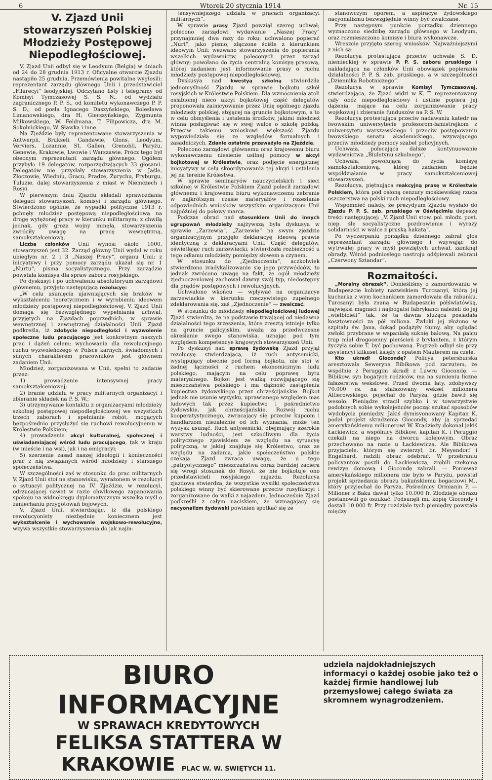6 Wtorek 20 stycznia 1914 Nr. 15
V. Zjazd Unii stowarzyszeń Polskiej Młodzieży Postępowej Niepodległościowej.
V. Zjazd Unii odbył się w Leodyum (Belgia) w dniach od 24 do 28 grudnia 1913 r. Oficyalne otwarcie Zjazdu nastąpiło 25 grudnia. Przemówienia powitalne wygłosili: reprezentant zarządu głównego Unii i przedstawiciel „Filarecyi“ leodyjskiej. Odczytano listy i telegramy od Komisyi Tymczasowej S. S. N., od wydziału zagranicznego P. P. S., od komitetu wykonawczego P. P. S. D., od posła Ignacego Daszyńskiego, Bolesława Limanowskiego, dra H. Gierszyńskiego, Zygmunta Miłkowskiego, W. Feldmana, T. Filipowicza, dra M. Sokolnickiego, W. Sławka i inne.
Na Zjeździe były reprezentowane stowarzyszenia w Antwerpii, Brukseli, Gandawie, Glons, Leodyum, Verviers, Lozannie, St. Gallen, Grenobli, Paryżu, Genewie, Krakowie, Lwowie i Warszawie. Prócz tego był obecnym reprezentant zarządu głównego. Ogółem przybyło 19 delegatów, rozporządzających 33 głosami. Delegatów nie przysłały stowarzyszenia w Jaśle, Złoczowie, Wiedniu, Gracu, Pradze, Zurychu, Fryburgu, Tuluzie, dalej stowarzyszenia z miast w Niemczech i Rosyi.
W pierwszym dniu Zjazdu składali sprawozdania delegaci stowarzyszeń, komisyi i zarządu głównego. Stwierdzono ogólnie, że wypadki polityczne 1913 r. pchnęły młodzież postępową niepodległościową na drogę wytężonej pracy w kierunku militarnym; z chwilą jednak, gdy groza wojny minęła, stowarzyszenia zwróciły uwagę na pracę wewnętrzną, samokształceniową.
Liczba członków Unii wynosi około 1000, stowarzyszeń jest 32. Zarząd główny Unii wydał w roku ubiegłym nr. 2 i 3 „Naszej Pracy“, organu Unii; z inicyatywy i przy pomocy zarządu ukazał się nr. 1 „Nurtu“, pisma socyalistycznego. Przy zarządzie powstała komisya dla spraw zaboru rosyjskiego.
Po dyskusyi i po uchwaleniu absolutoryum zarządowi głównemu, przyjęto następującą rezolucyę:
„W celu usunięcia ujawniających się braków w wykształceniu teoretycznem i w wyrobieniu ideowem młodzieży postępowej niepodległościowej, V. Zjazd Unii domaga się bezwzględnego wypełniania uchwał, przyjętych na Zjazdach poprzednich, w sprawie wewnętrznej i zewnętrznej działalności Unii. Zjazd podkreśla, iż zdobycie niepodległości i wyzwolenie społeczne ludu pracującego jest konkretnym naszych prac i dążeń celem; wychowania dla rewolucyjnego ruchu wyzwoleńczego w Polsce karnych, świadomych i silnych charakterem pracowników jest głównem zadaniem Unii.
Młodzież, zorganizowana w Unii, spełni to zadanie przez:
1) prowadzenie intensywnej pracy samokształceniowej;
2) branie udziału w pracy militarnych organizacyi i zbieranie składek na P. S. W.;
3) utrzymywanie kontaktu z organizacyami młodzieży szkolnej postępowej niepodległościowej we wszystkich trzech zaborach i spełnianie robót, mogących bezpośrednio przysłużyć się ruchowi rewolucyjnemu w Królestwie Polskiem;
4) prowadzenie akcyi kulturalnej, społecznej i uświadamiającej wśród ludu pracującego, tak w kraju (w mieście i na wsi), jak i na emigracyi;
5) szerzenie zasad naszej ideologii i konieczności prac z nią związanych wśród młodzieży i starszego społeczeństwa.
W szczególności zaś w stosunku do prac militarnych V. Zjazd Unii stoi na stanowisku, wyrażonem w rezolucyi o sytuacyi politycznej na IV. Zjeździe, w rezolucyi, odrzucającej nawet w razie chwilowego zapanowania spokoju na widnokręgu dyplomatycznym wszelką myśl o zaniechaniu przygotowań bojowych.
V. Zjazd Unii, stwierdzając, iż dla polskiego rewolucyonisty niezbędnie koniecznem jest wykształcenie i wychowanie wojskowo-rewolucyjne, wzywa wszystkie stowarzyszenia do jak najin-
tensywniejszego udziału w pracach organizacyi militarnych“.
W sprawie prasy Zjazd powziął szereg uchwał; polecono zarządowi wydawanie „Naszej Pracy“ przynajmniej dwa razy do roku; uchwalono popierać „Nurt“, jako pismo, złączone ściśle z kierunkiem ideowym Unii; wezwano stowarzyszenia do popierania wszelkich wydawnictw, poleconych przez zarząd główny; powołano do życia centralną komisyę prasową, której zadaniem jest informowanie prasy o ruchu młodzieży postępowej niepodległościowej.
Dyskusya nad kwestyą szkolną stwierdziła jednomyślność Zjazdu w sprawie bojkotu szkół rosyjskich w Królestwie Polskiem. Dla wzmocnienia atoli osłabionej nieco akcyi bojkotowej część delegatów proponowała zainicyowanie przez Unię ogólnego zjazdu młodzieży polskiej, stojącej na gruncie bojkotowym, a to w celu obmyślenia i ustalenia środków, jakimi młodzież winna posługiwać się w swej walce o szkołę polską. Przeciw takiemu wnioskowi większość Zjazdu wypowiedziała się ze względów formalnych i zasadniczych. Zdanie ostatnie przeważyło na Zjeździe.
Polecono zarządowi głównemu oraz krajowemu biuru wykonawczemu niesienie usilnej pomocy w akcyi bojkotowej w Królestwie, oraz podjęcie energicznej inicyatywy w celu skoordynowania tej akcyi i ustalenia jej na terenie Królestwa.
W sprawie seminaryów nauczycielskich i sieci szkolnej w Królestwie Polskiem Zjazd polecił zarządowi głównemu i krajowemu biuru wykonawczemu zebranie w najkrótszym czasie materyałów i rozesłanie odpowiednich wniosków wszystkim organizacyom Unii najpóźniej do połowy marca.
Podczas obrad nad stosunkiem Unii do innych ugrupowań młodzieży najżywszą była dyskusya w sprawie „Zarzewia“. „Zarzewie“ na swym zjeździe organizacyjnym przyjęło deklaracyę ideową prawie identyczną z deklaracyami Unii. Część delegatów, oświetlając ruch zarzewiacki, stwierdzała rozbieżność u tego odłamu młodzieży pomiędzy słowem a czynem.
W stosunku do „Zjednoczenia“, aczkolwiek stwierdzono zradykalizowanie się jego przywódców, to jednak zwrócono uwagę na fakt, że ogół młodzieży zjednoczeniowej zachował dawny swój typ, niedostępny dla prądów postępowych i rewolucyjnych.
Uchwalono wkońcu — wpływać na organizacye zarzewiackie w kierunku rzeczywistego zupełnego zdeklarowania się, zaś „Zjednoczenie“ — zwalczać.
W stosunku do młodzieży niepodległościowej ludowej Zjazd stwierdza, że na podstawie trwającej od niedawna działalności tego zrzeszenia, które zresztą istnieje tylko na gruncie galicyjskim, uważa za przedwczesne określanie swego stanowiska, uznając pod tym względem kompetencye krajowych stowarzyszeń Unii.
Po dyskusyi nad sprawą żydowską Zjazd przyjął rezolucyę stwierdzającą, iż ruch antysemicki, występujący obecnie pod formą bojkotu, nie stoi w żadnej łączności z ruchem ekonomicznym ludu polskiego, mającym na celu poprawę bytu materyalnego. Bojkot jest walką rozwijającego się mieszczaństwa polskiego i ma dążność zastąpienia kupiectwa żydowskiego przez chrześcijańskie. Bojkot jednak nie usunie wyzysku, uprawianego względem mas ludowych tak przez kupiectwo i pośrednictwo żydowskie, jak chrześcijańskie. Rozwój ruchu kooperatystycznego, zwracający się przeciw kupcom i handlarzom niezależnie od ich wyznania, może ten wyzysk usunąć. Ruch antysemicki, obejmujący szerokie warstwy ludności, jest szkodliwym dla życia politycznego zjawiskiem ze względu na sytuacyę polityczną, w jakiej znajduje się Królestwo, oraz ze względu na zadania, jakie społeczeństwo polskie czekają. Zjazd zwraca uwagę, że u tego „patryotycznego“ mieszczaństwa coraz bardziej zaciera się wrogi stosunek do Rosyi, że nie bojkotuje ono przedstawicieli rosyjskiego najazdu. Rezolucya zjazdowa stwierdza, że wszystkie wysiłki społeczeństwa polskiego winny być skierowane przeciw rusyfikacyi i zorganizowane do walki z najazdem. Jednocześnie Zjazd podkreślił z całym naciskiem, że wzmagający się nacyonalizm żydowski powinien spotkać się ze
stanowczym oporem, a aspiracye żydowskiego nacyonalizmu bezwzględnie winny być zwalczane.
Przy następnym punkcie porządku dziennego wyznaczono siedzibę zarządu głównego w Leodyum, oraz rozmieszczono komisye i biura wykonawcze.
Wreszcie przyjęto szereg wniosków. Najważniejszymi z nich są:
Rezolucya protestująca przeciw uchwale S. D. niemieckiej w sprawie P. P. S. zaboru pruskiego i nakładająca na członków Unii obowiązek popierania działalności P. P. S. zab. pruskiego, a w szczególności „Dziennika Robotniczego“.
Rezolucya w sprawie Komisyi Tymczasowej, stwierdzająca, że Zjazd widzi w K. T. reprezentowany cały obóz niepodległościowy i usilnie popiera jej dążenia, mające na celu zorganizowanie pracy wojskowej i zbieranie funduszów na P. S. W.
Rezolucya protestująca przeciw nadawaniu katedr na lwowskim uniwersytecie profesorom-łamistrejkom z uniwersytetu warszawskiego i przeciw postępowaniu lwowskiego senatu akademickiego, wzywającego przeciw młodzieży pomocy szabel policyjnych.
Uchwała, polecająca dalsze kontynuowanie wydawnictwa „Biuletynu szkolnego“.
Uchwała, powołująca do życia komisyę samokształceniową, której zadaniem będzie współdziałanie w pracy samokształceniowej stowarzyszeń.
Rezolucya, piętnująca reakcyjną prasę w Królestwie Polskiem, która pod osłoną cenzury moskiewskiej rzuca oszczerstwa na polski ruch niepodległościowy.
Wspomnieć należy, że prezydyum Zjazdu wysłało do Zjazdu P. P. S. zab. pruskiego w Oświęcimiu depeszę treści następującej: „V. Zjazd Unii stow. pol. młodz. post. niep. śle socyalistyczne pozdrowienie i wyrazy solidarności w walce z pruską hakatą“.
Po wyczerpaniu porządku dziennego zabrał głos reprezentant zarządu głównego i wzywając do wytrwałej pracy w myśl powziętych uchwał, zamknął obrady. Wśród podniosłego nastroju odśpiewali zebrani „Czerwony Sztandar“.
Rozmaitości.
„Moralny obrazek“. Donieśliśmy o zamordowaniu w Budapeszcie kobiety nazwiskiem Turcsanyi, którą jej kucharka z wym kochankiem zamordowała dla rabunku. Turcsanyi była znaną w Budapeszcie półświatówką, najwięksi magnaci i najbogatsi fabrykanci należeli do jej „wielbicieli“ tak, że ta dawna służąca posiadała kosztowności za pół miliona. Zwłoki jej złożono w szpitalu św. Jana, dokąd podążyły tłumy, aby oglądać zwłoki przybrane w wspaniałą suknię balową. Na palcu trup miał drogocenny pierścień z brylantem, z którym życzyła sobie T. być pochowaną. Pogrzeb odbył się przy asystencyi kilkuset księży z opatem Mauterem na czele.
Kto ukradł Giocondę? Policya petersburska aresztowała Seweryna Bibikowa pod zarzutem, że wspólnie z Peruggim skradł z Luwru Giocondę. — Bibikow, syn bogatych rodziców, ma na sumieniu liczne fałszerstwa wekslowe. Przed dwoma laty, zdobywszy 70.000 rs. na sfałszowany weksel milionera Alfierowskiego, pojechał do Paryża, gdzie bawił się wesoło. Pieniądze stracił szybko i w towarzystwie podobnych sobie wykolejeńców począł szukać sposobów wydobycia pieniędzy. Jakiś dymisyonowany Kapitan K. podał projekt skradzenia Giocondy, aby ją sprzedać amerykańskiemu milionerowi W. Kradzieży dokonał jakiś Łackiewicz, a wspólnicy Bibikow, kapitan K. i Peruggio czekali na niego na dworcu kolejowym. Obraz przechowano na razie u Łackiewicza. Ale Bibikowa przyjaciele, którym się zwierzył, br. Meyendorf i Engelhard, radzili obraz odebrać. W przebraniu policyantów poszli do Łackiewicza, zrobili rzekomą rewizyę domową i Giocondę zabrali. — Ponieważ amerykańskiego milionera nie było w Paryżu, powstał projekt sprzedania obrazu bakuńskiemu bogaczowi M., który przyjechał do Paryża. Pośrednicy Ormianin P. — Milioner z Baku dawał tylko 10.000 fr. Złodzieje obrazu postanowili go oszukać. Podsunęli mu kopię Giocondy i dostali 10.000 fr. Przy rozdziale tych pieniędzy powstała między
BIURO INFORMACYJNE
W SPRAWACH KREDYTOWYCH
FELIKSA STATTERA W KRAKOWIE PLAC W. W. ŚWIĘTYCH 11.
udziela najdokładniejszych informacyi o każdej osobie jako też o każdej firmie handlowej lub przemysłowej całego świata za skromnem wynagrodzeniem.